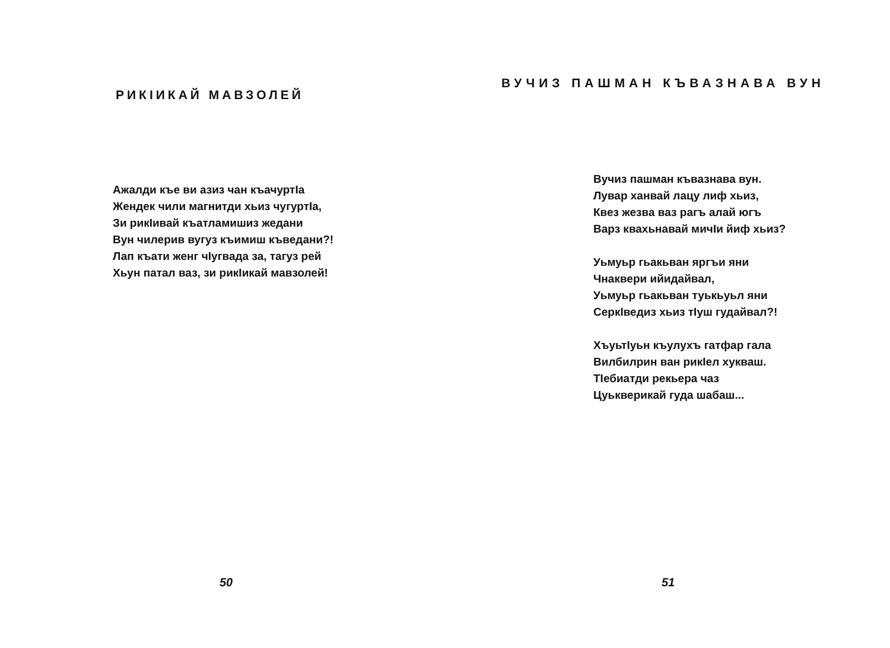РИКIИКАЙ МАВЗОЛЕЙ
Ажалди къе ви азиз чан къачуртIа
Жендек чили магнитди хьиз чугуртIа,
Зи рикIивай къатламишиз жедани
Вун чилерив вугуз къимиш къведани?!
Лап къати женг чIугвада за, тагуз рей
Хьун патал ваз, зи рикIикай мавзолей!
50
ВУЧИЗ ПАШМАН КЪВАЗНАВА ВУН
Вучиз пашман къвазнава вун.
Лувар ханвай лацу лиф хьиз,
Квез жезва ваз рагъ алай югъ
Варз квахьнавай мичIи йиф хьиз?
Уьмуьр гьакьван яргъи яни
Чнаквери ийидайвал,
Уьмуьр гьакьван туькьуьл яни
СеркIведиз хьиз тIуш гудайвал?!
ХъуьтIуьн къулухъ гатфар гала
Вилбилрин ван рикIел хукваш.
ТIебиатди рекьера чаз
Цуькверикай гуда шабаш...
51